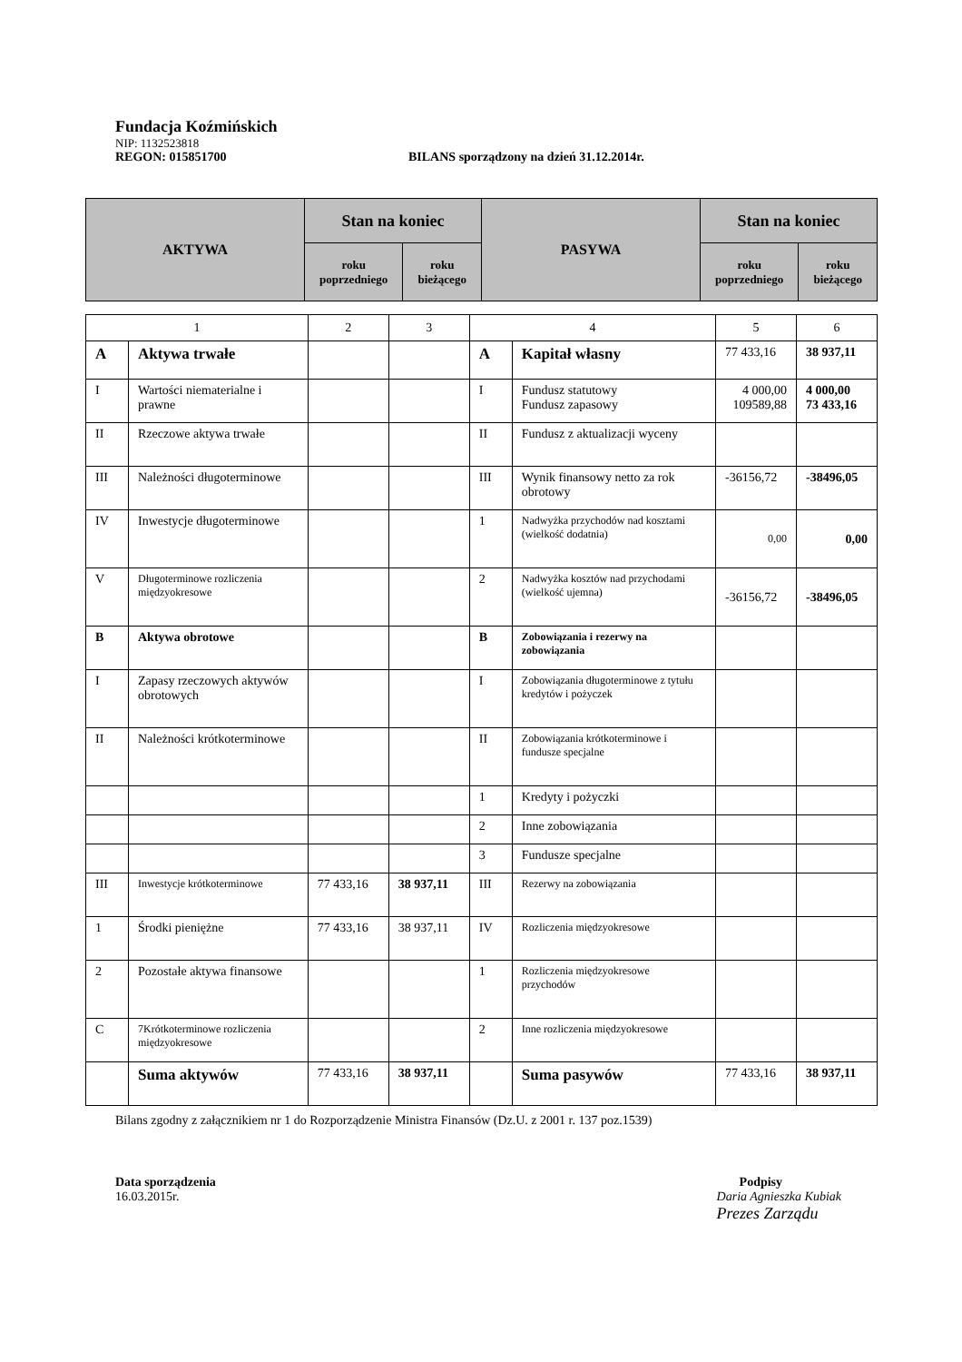Fundacja Koźmińskich
NIP: 1132523818
REGON: 015851700 BILANS sporządzony na dzień 31.12.2014r.
| AKTYWA | Stan na koniec | | PASYWA | Stan na koniec | |
| --- | --- | --- | --- | --- | --- |
| | roku poprzedniego | roku bieżącego | | roku poprzedniego | roku bieżącego |
| 1 | | 2 | 3 | 4 | | 5 | 6 |
| A | Aktywa trwałe | | | A | Kapitał własny | 77 433,16 | 38 937,11 |
| I | Wartości niematerialne i prawne | | | I | Fundusz statutowy Fundusz zapasowy | 4 000,00 109589,88 | 4 000,00 73 433,16 |
| II | Rzeczowe aktywa trwałe | | | II | Fundusz z aktualizacji wyceny | | |
| III | Należności długoterminowe | | | III | Wynik finansowy netto za rok obrotowy | -36156,72 | -38496,05 |
| IV | Inwestycje długoterminowe | | | 1 | Nadwyżka przychodów nad kosztami (wielkość dodatnia) | 0,00 | 0,00 |
| V | Długoterminowe rozliczenia międzyokresowe | | | 2 | Nadwyżka kosztów nad przychodami (wielkość ujemna) | -36156,72 | -38496,05 |
| B | Aktywa obrotowe | | | B | Zobowiązania i rezerwy na zobowiązania | | |
| I | Zapasy rzeczowych aktywów obrotowych | | | I | Zobowiązania długoterminowe z tytułu kredytów i pożyczek | | |
| II | Należności krótkoterminowe | | | II | Zobowiązania krótkoterminowe i fundusze specjalne | | |
| | | | | 1 | Kredyty i pożyczki | | |
| | | | | 2 | Inne zobowiązania | | |
| | | | | 3 | Fundusze specjalne | | |
| III | Inwestycje krótkoterminowe | 77 433,16 | 38 937,11 | III | Rezerwy na zobowiązania | | |
| 1 | Środki pieniężne | 77 433,16 | 38 937,11 | IV | Rozliczenia międzyokresowe | | |
| 2 | Pozostałe aktywa finansowe | | | 1 | Rozliczenia międzyokresowe przychodów | | |
| C | 7Krótkoterminowe rozliczenia międzyokresowe | | | 2 | Inne rozliczenia międzyokresowe | | |
| | Suma aktywów | 77 433,16 | 38 937,11 | | Suma pasywów | 77 433,16 | 38 937,11 |
Bilans zgodny z załącznikiem nr 1 do Rozporządzenie Ministra Finansów (Dz.U. z 2001 r. 137 poz.1539)
Data sporządzenia
16.03.2015r.
Podpisy
Daria Agnieszka Kubiak
Prezes Zarządu